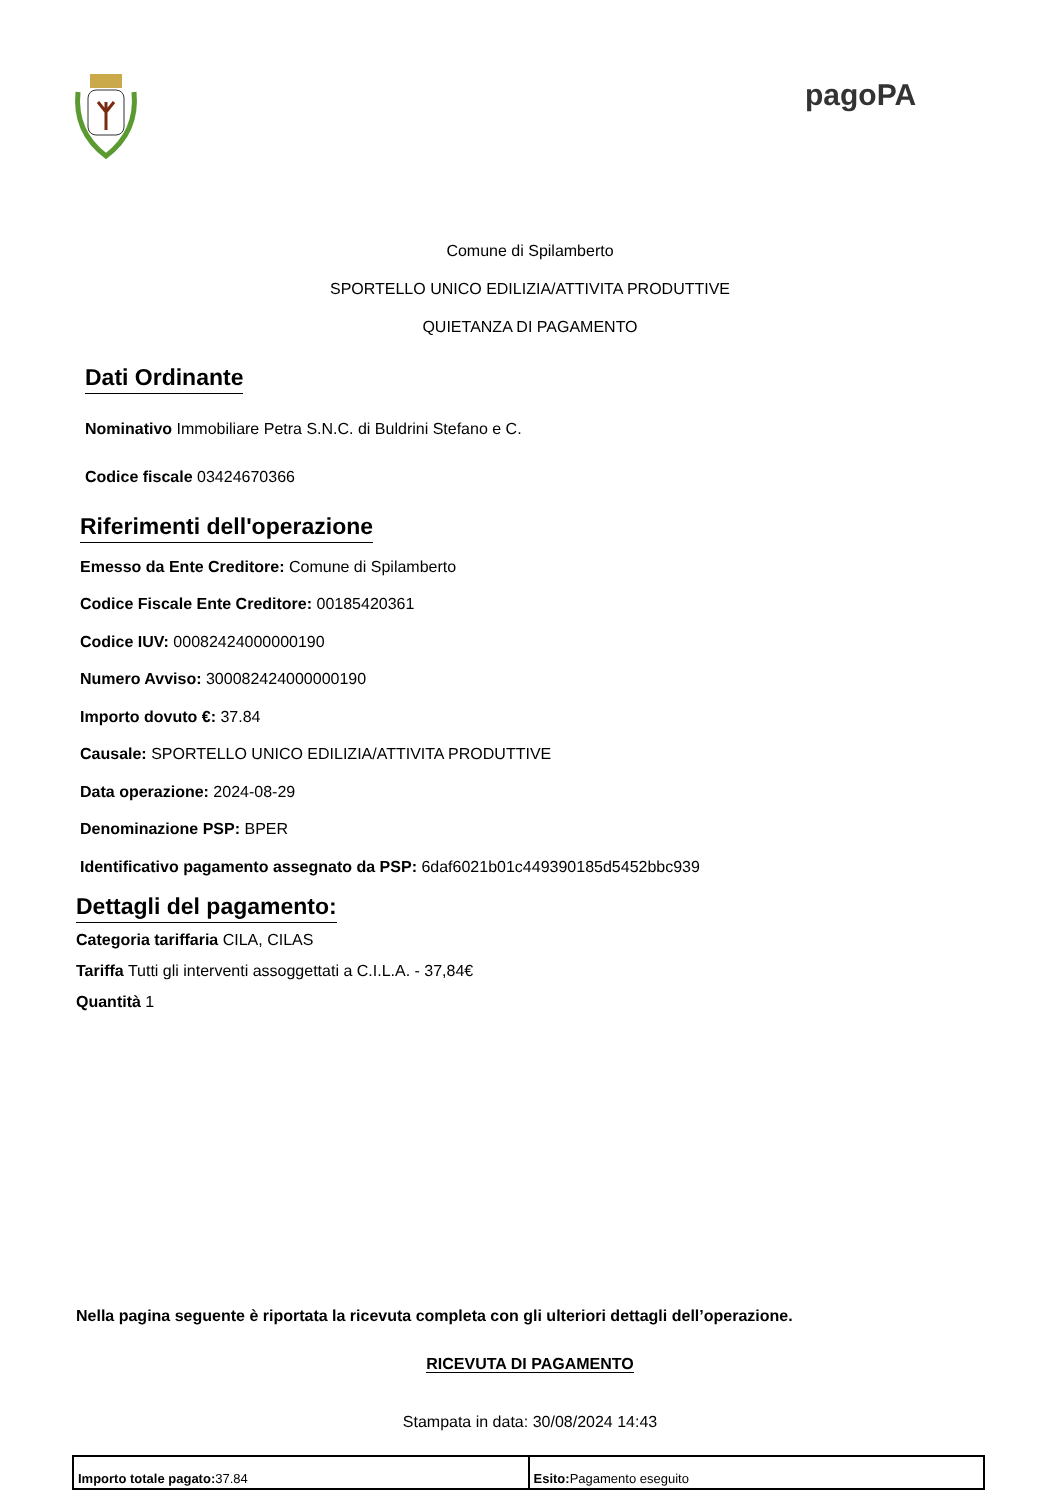pagoPA
Comune di Spilamberto
SPORTELLO UNICO EDILIZIA/ATTIVITA PRODUTTIVE
QUIETANZA DI PAGAMENTO
Dati Ordinante
Nominativo Immobiliare Petra S.N.C. di Buldrini Stefano e C.
Codice fiscale 03424670366
Riferimenti dell'operazione
Emesso da Ente Creditore: Comune di Spilamberto
Codice Fiscale Ente Creditore: 00185420361
Codice IUV: 00082424000000190
Numero Avviso: 300082424000000190
Importo dovuto €: 37.84
Causale: SPORTELLO UNICO EDILIZIA/ATTIVITA PRODUTTIVE
Data operazione: 2024-08-29
Denominazione PSP: BPER
Identificativo pagamento assegnato da PSP: 6daf6021b01c449390185d5452bbc939
Dettagli del pagamento:
Categoria tariffaria CILA, CILAS
Tariffa Tutti gli interventi assoggettati a C.I.L.A. - 37,84€
Quantità 1
Nella pagina seguente è riportata la ricevuta completa con gli ulteriori dettagli dell’operazione.
RICEVUTA DI PAGAMENTO
Stampata in data: 30/08/2024 14:43
| Importo totale pagato: 37.84 | Esito: Pagamento eseguito |